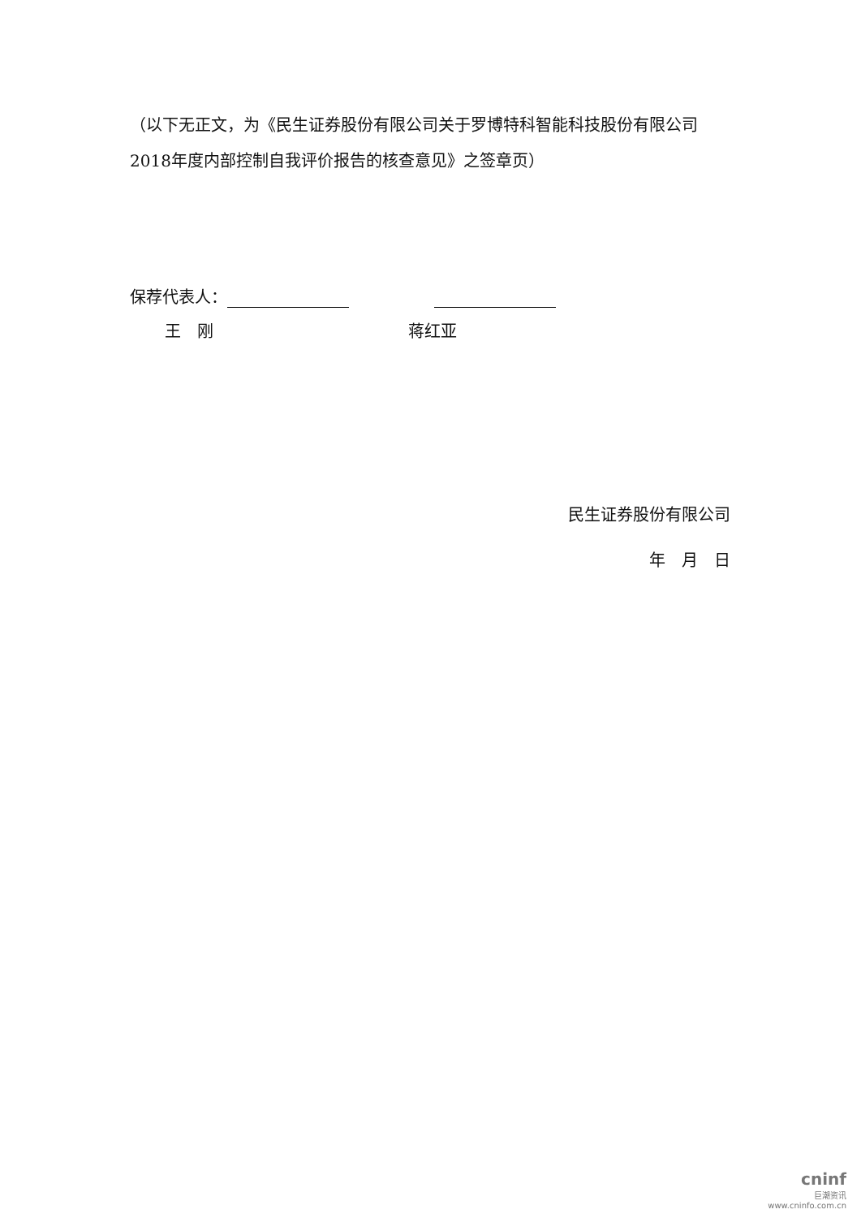（以下无正文，为《民生证券股份有限公司关于罗博特科智能科技股份有限公司2018年度内部控制自我评价报告的核查意见》之签章页）
保荐代表人：
王　刚　　　　　　　　　　　　蒋红亚
民生证券股份有限公司
年　月　日
cninf
巨潮资讯
www.cninfo.com.cn